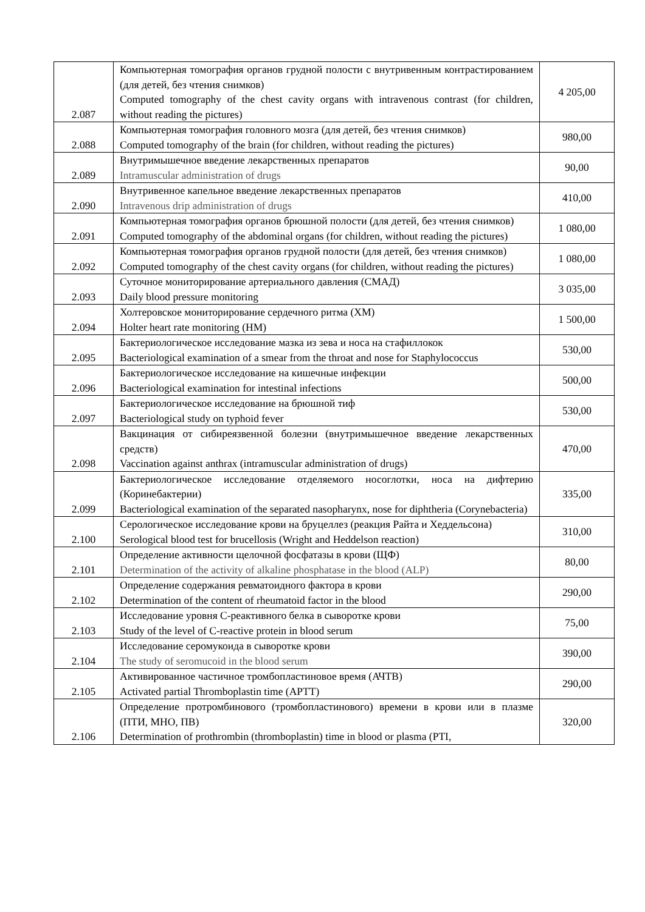| 2.087 | Компьютерная томография органов грудной полости с внутривенным контрастированием (для детей, без чтения снимков) Computed tomography of the chest cavity organs with intravenous contrast (for children, without reading the pictures) | 4 205,00 |
| 2.088 | Компьютерная томография головного мозга (для детей, без чтения снимков) Computed tomography of the brain (for children, without reading the pictures) | 980,00 |
| 2.089 | Внутримышечное введение лекарственных препаратов Intramuscular administration of drugs | 90,00 |
| 2.090 | Внутривенное капельное введение лекарственных препаратов Intravenous drip administration of drugs | 410,00 |
| 2.091 | Компьютерная томография органов брюшной полости (для детей, без чтения снимков) Computed tomography of the abdominal organs (for children, without reading the pictures) | 1 080,00 |
| 2.092 | Компьютерная томография органов грудной полости (для детей, без чтения снимков) Computed tomography of the chest cavity organs (for children, without reading the pictures) | 1 080,00 |
| 2.093 | Суточное мониторирование артериального давления (СМАД) Daily blood pressure monitoring | 3 035,00 |
| 2.094 | Холтеровское мониторирование сердечного ритма (ХМ) Holter heart rate monitoring (HM) | 1 500,00 |
| 2.095 | Бактериологическое исследование мазка из зева и носа на стафиллокок Bacteriological examination of a smear from the throat and nose for Staphylococcus | 530,00 |
| 2.096 | Бактериологическое исследование на кишечные инфекции Bacteriological examination for intestinal infections | 500,00 |
| 2.097 | Бактериологическое исследование на брюшной тиф Bacteriological study on typhoid fever | 530,00 |
| 2.098 | Вакцинация от сибиреязвенной болезни (внутримышечное введение лекарственных средств) Vaccination against anthrax (intramuscular administration of drugs) | 470,00 |
| 2.099 | Бактериологическое исследование отделяемого носоглотки, носа на дифтерию (Коринебактерии) Bacteriological examination of the separated nasopharynx, nose for diphtheria (Corynebacteria) | 335,00 |
| 2.100 | Серологическое исследование крови на бруцеллез (реакция Райта и Хеддельсона) Serological blood test for brucellosis (Wright and Heddelson reaction) | 310,00 |
| 2.101 | Определение активности щелочной фосфатазы в крови (ЩФ) Determination of the activity of alkaline phosphatase in the blood (ALP) | 80,00 |
| 2.102 | Определение содержания ревматоидного фактора в крови Determination of the content of rheumatoid factor in the blood | 290,00 |
| 2.103 | Исследование уровня С-реактивного белка в сыворотке крови Study of the level of C-reactive protein in blood serum | 75,00 |
| 2.104 | Исследование серомукоида в сыворотке крови The study of seromucoid in the blood serum | 390,00 |
| 2.105 | Активированное частичное тромбопластиновое время (АЧТВ) Activated partial Thromboplastin time (APTT) | 290,00 |
| 2.106 | Определение протромбинового (тромбопластинового) времени в крови или в плазме (ПТИ, МНО, ПВ) Determination of prothrombin (thromboplastin) time in blood or plasma (PTI, | 320,00 |